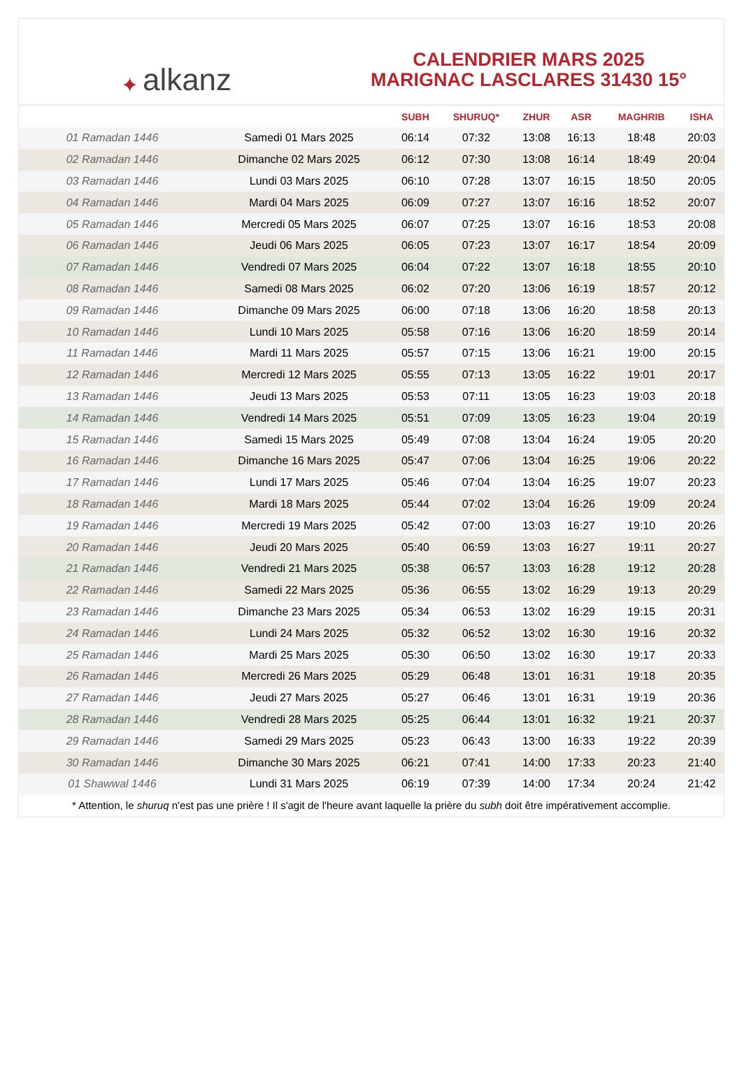✦ alkanz
CALENDRIER MARS 2025
MARIGNAC LASCLARES 31430 15°
| | | SUBH | SHURUQ* | ZHUR | ASR | MAGHRIB | ISHA |
| --- | --- | --- | --- | --- | --- | --- | --- |
| 01 Ramadan 1446 | Samedi 01 Mars 2025 | 06:14 | 07:32 | 13:08 | 16:13 | 18:48 | 20:03 |
| 02 Ramadan 1446 | Dimanche 02 Mars 2025 | 06:12 | 07:30 | 13:08 | 16:14 | 18:49 | 20:04 |
| 03 Ramadan 1446 | Lundi 03 Mars 2025 | 06:10 | 07:28 | 13:07 | 16:15 | 18:50 | 20:05 |
| 04 Ramadan 1446 | Mardi 04 Mars 2025 | 06:09 | 07:27 | 13:07 | 16:16 | 18:52 | 20:07 |
| 05 Ramadan 1446 | Mercredi 05 Mars 2025 | 06:07 | 07:25 | 13:07 | 16:16 | 18:53 | 20:08 |
| 06 Ramadan 1446 | Jeudi 06 Mars 2025 | 06:05 | 07:23 | 13:07 | 16:17 | 18:54 | 20:09 |
| 07 Ramadan 1446 | Vendredi 07 Mars 2025 | 06:04 | 07:22 | 13:07 | 16:18 | 18:55 | 20:10 |
| 08 Ramadan 1446 | Samedi 08 Mars 2025 | 06:02 | 07:20 | 13:06 | 16:19 | 18:57 | 20:12 |
| 09 Ramadan 1446 | Dimanche 09 Mars 2025 | 06:00 | 07:18 | 13:06 | 16:20 | 18:58 | 20:13 |
| 10 Ramadan 1446 | Lundi 10 Mars 2025 | 05:58 | 07:16 | 13:06 | 16:20 | 18:59 | 20:14 |
| 11 Ramadan 1446 | Mardi 11 Mars 2025 | 05:57 | 07:15 | 13:06 | 16:21 | 19:00 | 20:15 |
| 12 Ramadan 1446 | Mercredi 12 Mars 2025 | 05:55 | 07:13 | 13:05 | 16:22 | 19:01 | 20:17 |
| 13 Ramadan 1446 | Jeudi 13 Mars 2025 | 05:53 | 07:11 | 13:05 | 16:23 | 19:03 | 20:18 |
| 14 Ramadan 1446 | Vendredi 14 Mars 2025 | 05:51 | 07:09 | 13:05 | 16:23 | 19:04 | 20:19 |
| 15 Ramadan 1446 | Samedi 15 Mars 2025 | 05:49 | 07:08 | 13:04 | 16:24 | 19:05 | 20:20 |
| 16 Ramadan 1446 | Dimanche 16 Mars 2025 | 05:47 | 07:06 | 13:04 | 16:25 | 19:06 | 20:22 |
| 17 Ramadan 1446 | Lundi 17 Mars 2025 | 05:46 | 07:04 | 13:04 | 16:25 | 19:07 | 20:23 |
| 18 Ramadan 1446 | Mardi 18 Mars 2025 | 05:44 | 07:02 | 13:04 | 16:26 | 19:09 | 20:24 |
| 19 Ramadan 1446 | Mercredi 19 Mars 2025 | 05:42 | 07:00 | 13:03 | 16:27 | 19:10 | 20:26 |
| 20 Ramadan 1446 | Jeudi 20 Mars 2025 | 05:40 | 06:59 | 13:03 | 16:27 | 19:11 | 20:27 |
| 21 Ramadan 1446 | Vendredi 21 Mars 2025 | 05:38 | 06:57 | 13:03 | 16:28 | 19:12 | 20:28 |
| 22 Ramadan 1446 | Samedi 22 Mars 2025 | 05:36 | 06:55 | 13:02 | 16:29 | 19:13 | 20:29 |
| 23 Ramadan 1446 | Dimanche 23 Mars 2025 | 05:34 | 06:53 | 13:02 | 16:29 | 19:15 | 20:31 |
| 24 Ramadan 1446 | Lundi 24 Mars 2025 | 05:32 | 06:52 | 13:02 | 16:30 | 19:16 | 20:32 |
| 25 Ramadan 1446 | Mardi 25 Mars 2025 | 05:30 | 06:50 | 13:02 | 16:30 | 19:17 | 20:33 |
| 26 Ramadan 1446 | Mercredi 26 Mars 2025 | 05:29 | 06:48 | 13:01 | 16:31 | 19:18 | 20:35 |
| 27 Ramadan 1446 | Jeudi 27 Mars 2025 | 05:27 | 06:46 | 13:01 | 16:31 | 19:19 | 20:36 |
| 28 Ramadan 1446 | Vendredi 28 Mars 2025 | 05:25 | 06:44 | 13:01 | 16:32 | 19:21 | 20:37 |
| 29 Ramadan 1446 | Samedi 29 Mars 2025 | 05:23 | 06:43 | 13:00 | 16:33 | 19:22 | 20:39 |
| 30 Ramadan 1446 | Dimanche 30 Mars 2025 | 06:21 | 07:41 | 14:00 | 17:33 | 20:23 | 21:40 |
| 01 Shawwal 1446 | Lundi 31 Mars 2025 | 06:19 | 07:39 | 14:00 | 17:34 | 20:24 | 21:42 |
* Attention, le shuruq n'est pas une prière ! Il s'agit de l'heure avant laquelle la prière du subh doit être impérativement accomplie.